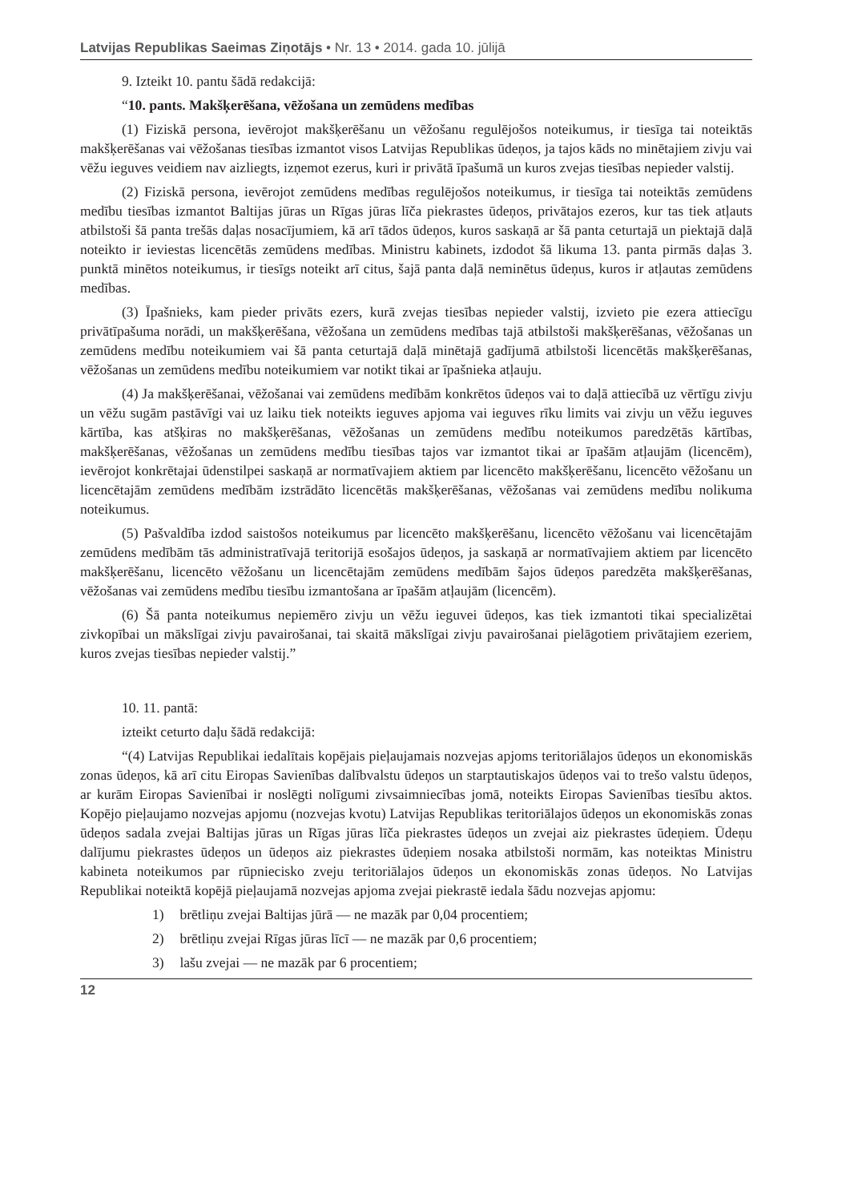Latvijas Republikas Saeimas Ziņotājs • Nr. 13 • 2014. gada 10. jūlijā
9. Izteikt 10. pantu šādā redakcijā:
“10. pants. Makšķerēšana, vēžošana un zemūdens medības
(1) Fiziskā persona, ievērojot makšķerēšanu un vēžošanu regulējošos noteikumus, ir tiesīga tai noteiktās makšķerēšanas vai vēžošanas tiesības izmantot visos Latvijas Republikas ūdeņos, ja tajos kāds no minētajiem zivju vai vēžu ieguves veidiem nav aizliegts, izņemot ezerus, kuri ir privātā īpašumā un kuros zvejas tiesības nepieder valstij.
(2) Fiziskā persona, ievērojot zemūdens medības regulējošos noteikumus, ir tiesīga tai noteiktās zemūdens medību tiesības izmantot Baltijas jūras un Rīgas jūras līča piekrastes ūdeņos, privātajos ezeros, kur tas tiek atļauts atbilstoši šā panta trešās daļas nosacījumiem, kā arī tādos ūdeņos, kuros saskaņā ar šā panta ceturtajā un piektajā daļā noteikto ir ieviestas licencētās zemūdens medības. Ministru kabinets, izdodot šā likuma 13. panta pirmās daļas 3. punktā minētos noteikumus, ir tiesīgs noteikt arī citus, šajā panta daļā neminētus ūdeņus, kuros ir atļautas zemūdens medības.
(3) Īpašnieks, kam pieder privāts ezers, kurā zvejas tiesības nepieder valstij, izvieto pie ezera attiecīgu privātīpašuma norādi, un makšķerēšana, vēžošana un zemūdens medības tajā atbilstoši makšķerēšanas, vēžošanas un zemūdens medību noteikumiem vai šā panta ceturtajā daļā minētajā gadījumā atbilstoši licencētās makšķerēšanas, vēžošanas un zemūdens medību noteikumiem var notikt tikai ar īpašnieka atļauju.
(4) Ja makšķerēšanai, vēžošanai vai zemūdens medībām konkrētos ūdeņos vai to daļā attiecībā uz vērtīgu zivju un vēžu sugām pastāvīgi vai uz laiku tiek noteikts ieguves apjoma vai ieguves rīku limits vai zivju un vēžu ieguves kārtība, kas atšķiras no makšķerēšanas, vēžošanas un zemūdens medību noteikumos paredzētās kārtības, makšķerēšanas, vēžošanas un zemūdens medību tiesības tajos var izmantot tikai ar īpašām atļaujām (licencēm), ievērojot konkrētajai ūdenstilpei saskaņā ar normatīvajiem aktiem par licencēto makšķerēšanu, licencēto vēžošanu un licencētajām zemūdens medībām izstrādāto licencētās makšķerēšanas, vēžošanas vai zemūdens medību nolikuma noteikumus.
(5) Pašvaldība izdod saistošos noteikumus par licencēto makšķerēšanu, licencēto vēžošanu vai licencētajām zemūdens medībām tās administratīvajā teritorijā esošajos ūdeņos, ja saskaņā ar normatīvajiem aktiem par licencēto makšķerēšanu, licencēto vēžošanu un licencētajām zemūdens medībām šajos ūdeņos paredzēta makšķerēšanas, vēžošanas vai zemūdens medību tiesību izmantošana ar īpašām atļaujām (licencēm).
(6) Šā panta noteikumus nepiemēro zivju un vēžu ieguvei ūdeņos, kas tiek izmantoti tikai specializētai zivkopībai un mākslīgai zivju pavairošanai, tai skaitā mākslīgai zivju pavairošanai pielāgotiem privātajiem ezeriem, kuros zvejas tiesības nepieder valstij.”
10. 11. pantā:
izteikt ceturto daļu šādā redakcijā:
“(4) Latvijas Republikai iedalītais kopējais pieļaujamais nozvejas apjoms teritoriālajos ūdeņos un ekonomiskās zonas ūdeņos, kā arī citu Eiropas Savienības dalībvalstu ūdeņos un starptautiskajos ūdeņos vai to trešo valstu ūdeņos, ar kurām Eiropas Savienībai ir noslēgti nolīgumi zivsaimniecības jomā, noteikts Eiropas Savienības tiesību aktos. Kopējo pieļaujamo nozvejas apjomu (nozvejas kvotu) Latvijas Republikas teritoriālajos ūdeņos un ekonomiskās zonas ūdeņos sadala zvejai Baltijas jūras un Rīgas jūras līča piekrastes ūdeņos un zvejai aiz piekrastes ūdeņiem. Ūdeņu dalījumu piekrastes ūdeņos un ūdeņos aiz piekrastes ūdeņiem nosaka atbilstoši normām, kas noteiktas Ministru kabineta noteikumos par rūpniecisko zveju teritoriālajos ūdeņos un ekonomiskās zonas ūdeņos. No Latvijas Republikai noteiktā kopējā pieļaujamā nozvejas apjoma zvejai piekrastē iedala šādu nozvejas apjomu:
1) brētliņu zvejai Baltijas jūrā — ne mazāk par 0,04 procentiem;
2) brētliņu zvejai Rīgas jūras līcī — ne mazāk par 0,6 procentiem;
3) lašu zvejai — ne mazāk par 6 procentiem;
12